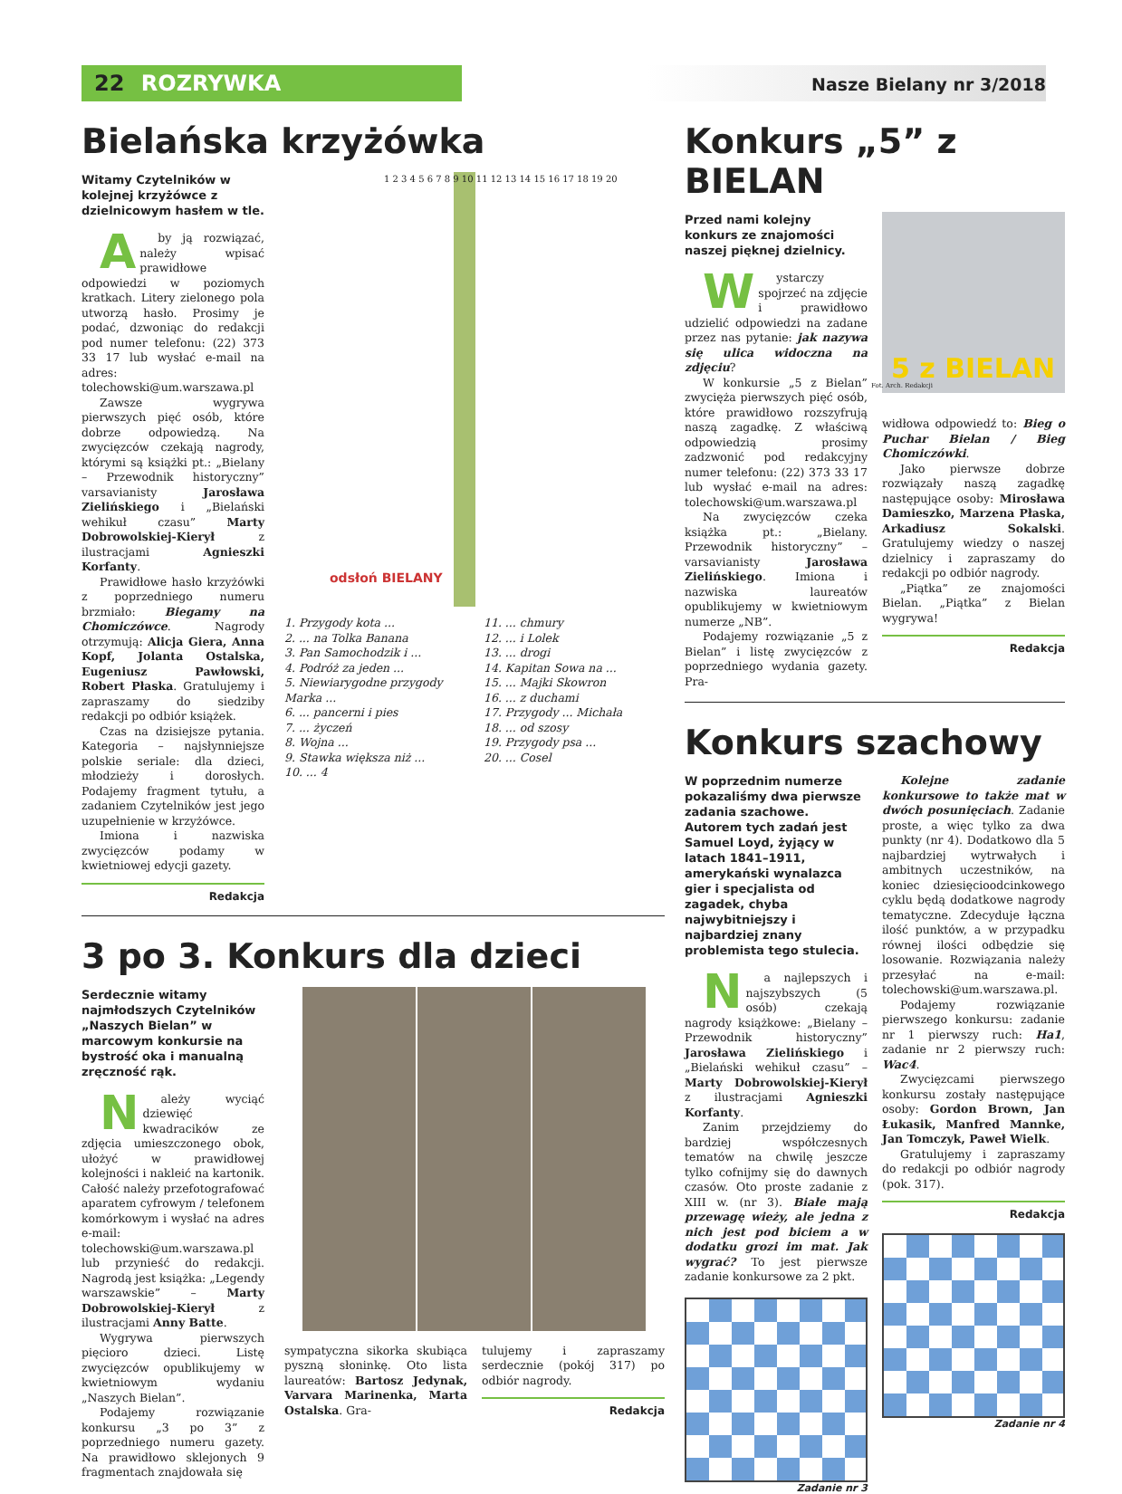22 ROZRYWKA
Nasze Bielany nr 3/2018
Bielańska krzyżówka
Witamy Czytelników w kolejnej krzyżówce z dzielnicowym hasłem w tle.
Aby ją rozwiązać, należy wpisać prawidłowe odpowiedzi w poziomych kratkach. Litery zielonego pola utworzą hasło. Prosimy je podać, dzwoniąc do redakcji pod numer telefonu: (22) 373 33 17 lub wysłać e-mail na adres: tolechowski@um.warszawa.pl
Zawsze wygrywa pierwszych pięć osób, które dobrze odpowiedzą. Na zwycięzców czekają nagrody, którymi są książki pt.: „Bielany – Przewodnik historyczny” varsavianisty Jarosława Zielińskiego i „Bielański wehikuł czasu” Marty Dobrowolskiej-Kierył z ilustracjami Agnieszki Korfanty.
Prawidłowe hasło krzyżówki z poprzedniego numeru brzmiało: Biegamy na Chomiczówce. Nagrody otrzymują: Alicja Giera, Anna Kopf, Jolanta Ostalska, Eugeniusz Pawłowski, Robert Płaska. Gratulujemy i zapraszamy do siedziby redakcji po odbiór książek.
Czas na dzisiejsze pytania. Kategoria – najsłynniejsze polskie seriale: dla dzieci, młodzieży i dorosłych. Podajemy fragment tytułu, a zadaniem Czytelników jest jego uzupełnienie w krzyżówce.
Imiona i nazwiska zwycięzców podamy w kwietniowej edycji gazety.
Redakcja
odsłoń BIELANY
1 2 3 4 5 6 7 8 9 10 11 12 13 14 15 16 17 18 19 20
1. Przygody kota ...
2. ... na Tolka Banana
3. Pan Samochodzik i ...
4. Podróż za jeden ...
5. Niewiarygodne przygody Marka ...
6. ... pancerni i pies
7. ... życzeń
8. Wojna ...
9. Stawka większa niż ...
10. ... 4
11. ... chmury
12. ... i Lolek
13. ... drogi
14. Kapitan Sowa na ...
15. ... Majki Skowron
16. ... z duchami
17. Przygody ... Michała
18. ... od szosy
19. Przygody psa ...
20. ... Cosel
3 po 3. Konkurs dla dzieci
Serdecznie witamy najmłodszych Czytelników „Naszych Bielan” w marcowym konkursie na bystrość oka i manualną zręczność rąk.
Należy wyciąć dziewięć kwadracików ze zdjęcia umieszczonego obok, ułożyć w prawidłowej kolejności i nakleić na kartonik. Całość należy przefotografować aparatem cyfrowym / telefonem komórkowym i wysłać na adres e-mail: tolechowski@um.warszawa.pl lub przynieść do redakcji. Nagrodą jest książka: „Legendy warszawskie” – Marty Dobrowolskiej-Kierył z ilustracjami Anny Batte.
Wygrywa pierwszych pięcioro dzieci. Listę zwycięzców opublikujemy w kwietniowym wydaniu „Naszych Bielan”.
Podajemy rozwiązanie konkursu „3 po 3” z poprzedniego numeru gazety. Na prawidłowo sklejonych 9 fragmentach znajdowała się
sympatyczna sikorka skubiąca pyszną słoninkę. Oto lista laureatów: Bartosz Jedynak, Varvara Marinenka, Marta Ostalska. Gra-
tulujemy i zapraszamy serdecznie (pokój 317) po odbiór nagrody.
Redakcja
Konkurs „5” z BIELAN
Przed nami kolejny konkurs ze znajomości naszej pięknej dzielnicy.
Wystarczy spojrzeć na zdjęcie i prawidłowo udzielić odpowiedzi na zadane przez nas pytanie: jak nazywa się ulica widoczna na zdjęciu?
W konkursie „5 z Bielan” zwycięża pierwszych pięć osób, które prawidłowo rozszyfrują naszą zagadkę. Z właściwą odpowiedzią prosimy zadzwonić pod redakcyjny numer telefonu: (22) 373 33 17 lub wysłać e-mail na adres: tolechowski@um.warszawa.pl
Na zwycięzców czeka książka pt.: „Bielany. Przewodnik historyczny” – varsavianisty Jarosława Zielińskiego. Imiona i nazwiska laureatów opublikujemy w kwietniowym numerze „NB”.
Podajemy rozwiązanie „5 z Bielan” i listę zwycięzców z poprzedniego wydania gazety. Pra-
5 z BIELAN
Fot. Arch. Redakcji
widłowa odpowiedź to: Bieg o Puchar Bielan / Bieg Chomiczówki.
Jako pierwsze dobrze rozwiązały naszą zagadkę następujące osoby: Mirosława Damieszko, Marzena Płaska, Arkadiusz Sokalski. Gratulujemy wiedzy o naszej dzielnicy i zapraszamy do redakcji po odbiór nagrody.
„Piątka” ze znajomości Bielan. „Piątka” z Bielan wygrywa!
Redakcja
Konkurs szachowy
W poprzednim numerze pokazaliśmy dwa pierwsze zadania szachowe. Autorem tych zadań jest Samuel Loyd, żyjący w latach 1841–1911, amerykański wynalazca gier i specjalista od zagadek, chyba najwybitniejszy i najbardziej znany problemista tego stulecia.
Na najlepszych i najszybszych (5 osób) czekają nagrody książkowe: „Bielany – Przewodnik historyczny” Jarosława Zielińskiego i „Bielański wehikuł czasu” – Marty Dobrowolskiej-Kierył z ilustracjami Agnieszki Korfanty.
Zanim przejdziemy do bardziej współczesnych tematów na chwilę jeszcze tylko cofnijmy się do dawnych czasów. Oto proste zadanie z XIII w. (nr 3). Białe mają przewagę wieży, ale jedna z nich jest pod biciem a w dodatku grozi im mat. Jak wygrać? To jest pierwsze zadanie konkursowe za 2 pkt.
Zadanie nr 3
Kolejne zadanie konkursowe to także mat w dwóch posunięciach. Zadanie proste, a więc tylko za dwa punkty (nr 4). Dodatkowo dla 5 najbardziej wytrwałych i ambitnych uczestników, na koniec dziesięcioodcinkowego cyklu będą dodatkowe nagrody tematyczne. Zdecyduje łączna ilość punktów, a w przypadku równej ilości odbędzie się losowanie. Rozwiązania należy przesyłać na e-mail: tolechowski@um.warszawa.pl.
Podajemy rozwiązanie pierwszego konkursu: zadanie nr 1 pierwszy ruch: Ha1, zadanie nr 2 pierwszy ruch: Wac4.
Zwycięzcami pierwszego konkursu zostały następujące osoby: Gordon Brown, Jan Łukasik, Manfred Mannke, Jan Tomczyk, Paweł Wielk.
Gratulujemy i zapraszamy do redakcji po odbiór nagrody (pok. 317).
Redakcja
Zadanie nr 4